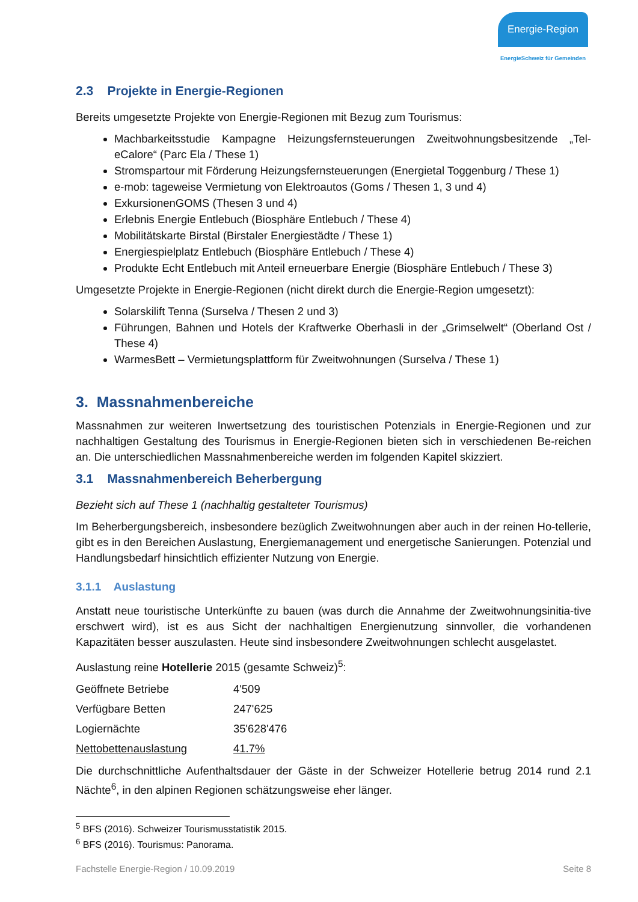Energie-Region
EnergieSchweiz für Gemeinden
2.3 Projekte in Energie-Regionen
Bereits umgesetzte Projekte von Energie-Regionen mit Bezug zum Tourismus:
Machbarkeitsstudie Kampagne Heizungsfernsteuerungen Zweitwohnungsbesitzende „Tel-eCalore“ (Parc Ela / These 1)
Stromspartour mit Förderung Heizungsfernsteuerungen (Energietal Toggenburg / These 1)
e-mob: tageweise Vermietung von Elektroautos (Goms / Thesen 1, 3 und 4)
ExkursionenGOMS (Thesen 3 und 4)
Erlebnis Energie Entlebuch (Biosphäre Entlebuch / These 4)
Mobilitätskarte Birstal (Birstaler Energiestädte / These 1)
Energiespielplatz Entlebuch (Biosphäre Entlebuch / These 4)
Produkte Echt Entlebuch mit Anteil erneuerbare Energie (Biosphäre Entlebuch / These 3)
Umgesetzte Projekte in Energie-Regionen (nicht direkt durch die Energie-Region umgesetzt):
Solarskilift Tenna (Surselva / Thesen 2 und 3)
Führungen, Bahnen und Hotels der Kraftwerke Oberhasli in der „Grimselwelt“ (Oberland Ost / These 4)
WarmesBett – Vermietungsplattform für Zweitwohnungen (Surselva / These 1)
3. Massnahmenbereiche
Massnahmen zur weiteren Inwertsetzung des touristischen Potenzials in Energie-Regionen und zur nachhaltigen Gestaltung des Tourismus in Energie-Regionen bieten sich in verschiedenen Be-reichen an. Die unterschiedlichen Massnahmenbereiche werden im folgenden Kapitel skizziert.
3.1 Massnahmenbereich Beherbergung
Bezieht sich auf These 1 (nachhaltig gestalteter Tourismus)
Im Beherbergungsbereich, insbesondere bezüglich Zweitwohnungen aber auch in der reinen Ho-tellerie, gibt es in den Bereichen Auslastung, Energiemanagement und energetische Sanierungen. Potenzial und Handlungsbedarf hinsichtlich effizienter Nutzung von Energie.
3.1.1 Auslastung
Anstatt neue touristische Unterkünfte zu bauen (was durch die Annahme der Zweitwohnungsinitia-tive erschwert wird), ist es aus Sicht der nachhaltigen Energienutzung sinnvoller, die vorhandenen Kapazitäten besser auszulasten. Heute sind insbesondere Zweitwohnungen schlecht ausgelastet.
Auslastung reine Hotellerie 2015 (gesamte Schweiz)<sup>5</sup>:
| Geöffnete Betriebe | 4'509 |
| Verfügbare Betten | 247'625 |
| Logiernächte | 35'628'476 |
| Nettobettenauslastung | 41.7% |
Die durchschnittliche Aufenthaltsdauer der Gäste in der Schweizer Hotellerie betrug 2014 rund 2.1 Nächte<sup>6</sup>, in den alpinen Regionen schätzungsweise eher länger.
<sup>5</sup> BFS (2016). Schweizer Tourismusstatistik 2015.
<sup>6</sup> BFS (2016). Tourismus: Panorama.
Fachstelle Energie-Region / 10.09.2019 Seite 8